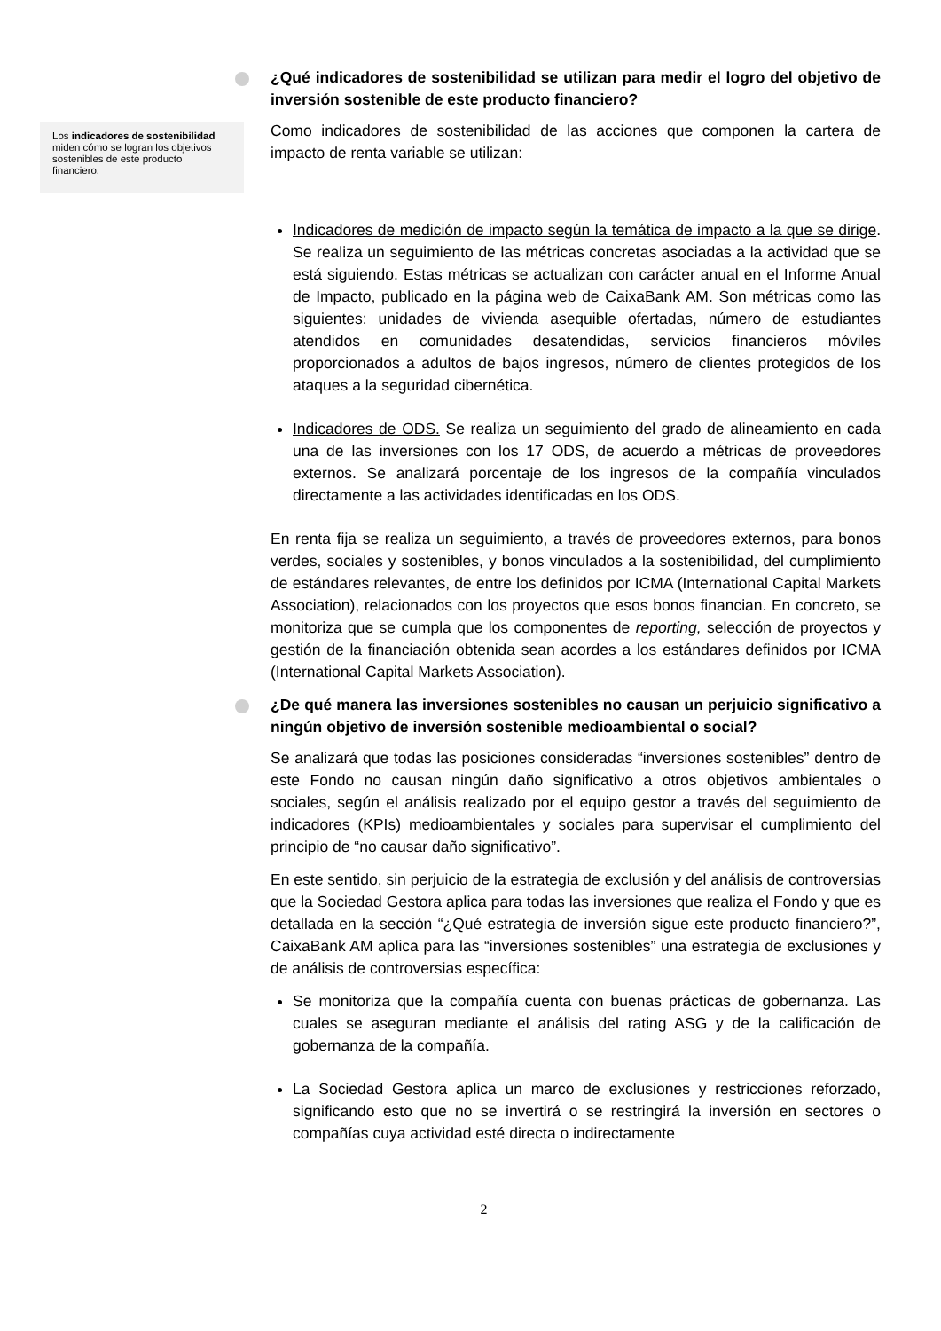Los indicadores de sostenibilidad miden cómo se logran los objetivos sostenibles de este producto financiero.
¿Qué indicadores de sostenibilidad se utilizan para medir el logro del objetivo de inversión sostenible de este producto financiero?
Como indicadores de sostenibilidad de las acciones que componen la cartera de impacto de renta variable se utilizan:
Indicadores de medición de impacto según la temática de impacto a la que se dirige. Se realiza un seguimiento de las métricas concretas asociadas a la actividad que se está siguiendo. Estas métricas se actualizan con carácter anual en el Informe Anual de Impacto, publicado en la página web de CaixaBank AM. Son métricas como las siguientes: unidades de vivienda asequible ofertadas, número de estudiantes atendidos en comunidades desatendidas, servicios financieros móviles proporcionados a adultos de bajos ingresos, número de clientes protegidos de los ataques a la seguridad cibernética.
Indicadores de ODS. Se realiza un seguimiento del grado de alineamiento en cada una de las inversiones con los 17 ODS, de acuerdo a métricas de proveedores externos. Se analizará porcentaje de los ingresos de la compañía vinculados directamente a las actividades identificadas en los ODS.
En renta fija se realiza un seguimiento, a través de proveedores externos, para bonos verdes, sociales y sostenibles, y bonos vinculados a la sostenibilidad, del cumplimiento de estándares relevantes, de entre los definidos por ICMA (International Capital Markets Association), relacionados con los proyectos que esos bonos financian. En concreto, se monitoriza que se cumpla que los componentes de reporting, selección de proyectos y gestión de la financiación obtenida sean acordes a los estándares definidos por ICMA (International Capital Markets Association).
¿De qué manera las inversiones sostenibles no causan un perjuicio significativo a ningún objetivo de inversión sostenible medioambiental o social?
Se analizará que todas las posiciones consideradas “inversiones sostenibles” dentro de este Fondo no causan ningún daño significativo a otros objetivos ambientales o sociales, según el análisis realizado por el equipo gestor a través del seguimiento de indicadores (KPIs) medioambientales y sociales para supervisar el cumplimiento del principio de “no causar daño significativo”.
En este sentido, sin perjuicio de la estrategia de exclusión y del análisis de controversias que la Sociedad Gestora aplica para todas las inversiones que realiza el Fondo y que es detallada en la sección “¿Qué estrategia de inversión sigue este producto financiero?”, CaixaBank AM aplica para las “inversiones sostenibles” una estrategia de exclusiones y de análisis de controversias específica:
Se monitoriza que la compañía cuenta con buenas prácticas de gobernanza. Las cuales se aseguran mediante el análisis del rating ASG y de la calificación de gobernanza de la compañía.
La Sociedad Gestora aplica un marco de exclusiones y restricciones reforzado, significando esto que no se invertirá o se restringirá la inversión en sectores o compañías cuya actividad esté directa o indirectamente
2